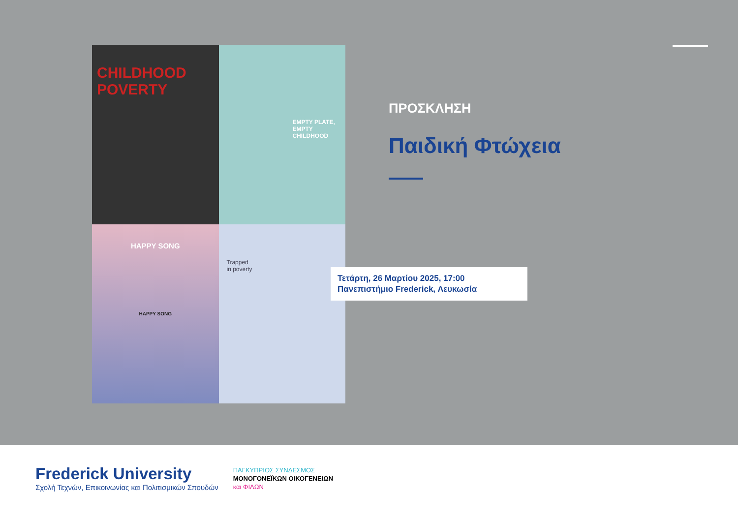CHILDHOOD POVERTY
EMPTY PLATE,
EMPTY
CHILDHOOD
HAPPY SONG
HAPPY SONG
Trapped
in poverty
ΠΡΟΣΚΛΗΣΗ
Παιδική Φτώχεια
Τετάρτη, 26 Μαρτίου 2025, 17:00
Πανεπιστήμιο Frederick, Λευκωσία
Frederick University
Σχολή Τεχνών, Επικοινωνίας και Πολιτισμικών Σπουδών
ΠΑΓΚΥΠΡΙΟΣ ΣΥΝΔΕΣΜΟΣ
ΜΟΝΟΓΟΝΕΪΚΩΝ ΟΙΚΟΓΕΝΕΙΩΝ
και ΦΙΛΩΝ